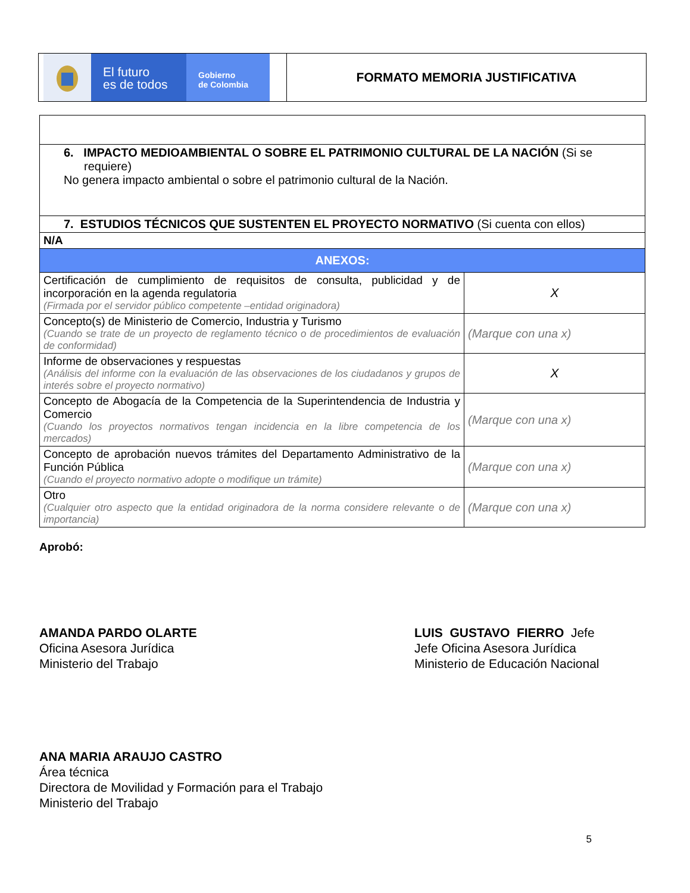El futuro
es de todos
Gobierno
de Colombia
FORMATO MEMORIA JUSTIFICATIVA
| 6. IMPACTO MEDIOAMBIENTAL O SOBRE EL PATRIMONIO CULTURAL DE LA NACIÓN (Si se requiere) No genera impacto ambiental o sobre el patrimonio cultural de la Nación. | |
| 7. ESTUDIOS TÉCNICOS QUE SUSTENTEN EL PROYECTO NORMATIVO (Si cuenta con ellos) | |
| N/A | |
| ANEXOS: | |
| Certificación de cumplimiento de requisitos de consulta, publicidad y de incorporación en la agenda regulatoria (Firmada por el servidor público competente –entidad originadora) | X |
| Concepto(s) de Ministerio de Comercio, Industria y Turismo (Cuando se trate de un proyecto de reglamento técnico o de procedimientos de evaluación de conformidad) | (Marque con una x) |
| Informe de observaciones y respuestas (Análisis del informe con la evaluación de las observaciones de los ciudadanos y grupos de interés sobre el proyecto normativo) | X |
| Concepto de Abogacía de la Competencia de la Superintendencia de Industria y Comercio (Cuando los proyectos normativos tengan incidencia en la libre competencia de los mercados) | (Marque con una x) |
| Concepto de aprobación nuevos trámites del Departamento Administrativo de la Función Pública (Cuando el proyecto normativo adopte o modifique un trámite) | (Marque con una x) |
| Otro (Cualquier otro aspecto que la entidad originadora de la norma considere relevante o de importancia) | (Marque con una x) |
Aprobó:
AMANDA PARDO OLARTE
Oficina Asesora Jurídica
Ministerio del Trabajo
LUIS GUSTAVO FIERRO Jefe
Jefe Oficina Asesora Jurídica
Ministerio de Educación Nacional
ANA MARIA ARAUJO CASTRO
Área técnica
Directora de Movilidad y Formación para el Trabajo
Ministerio del Trabajo
5